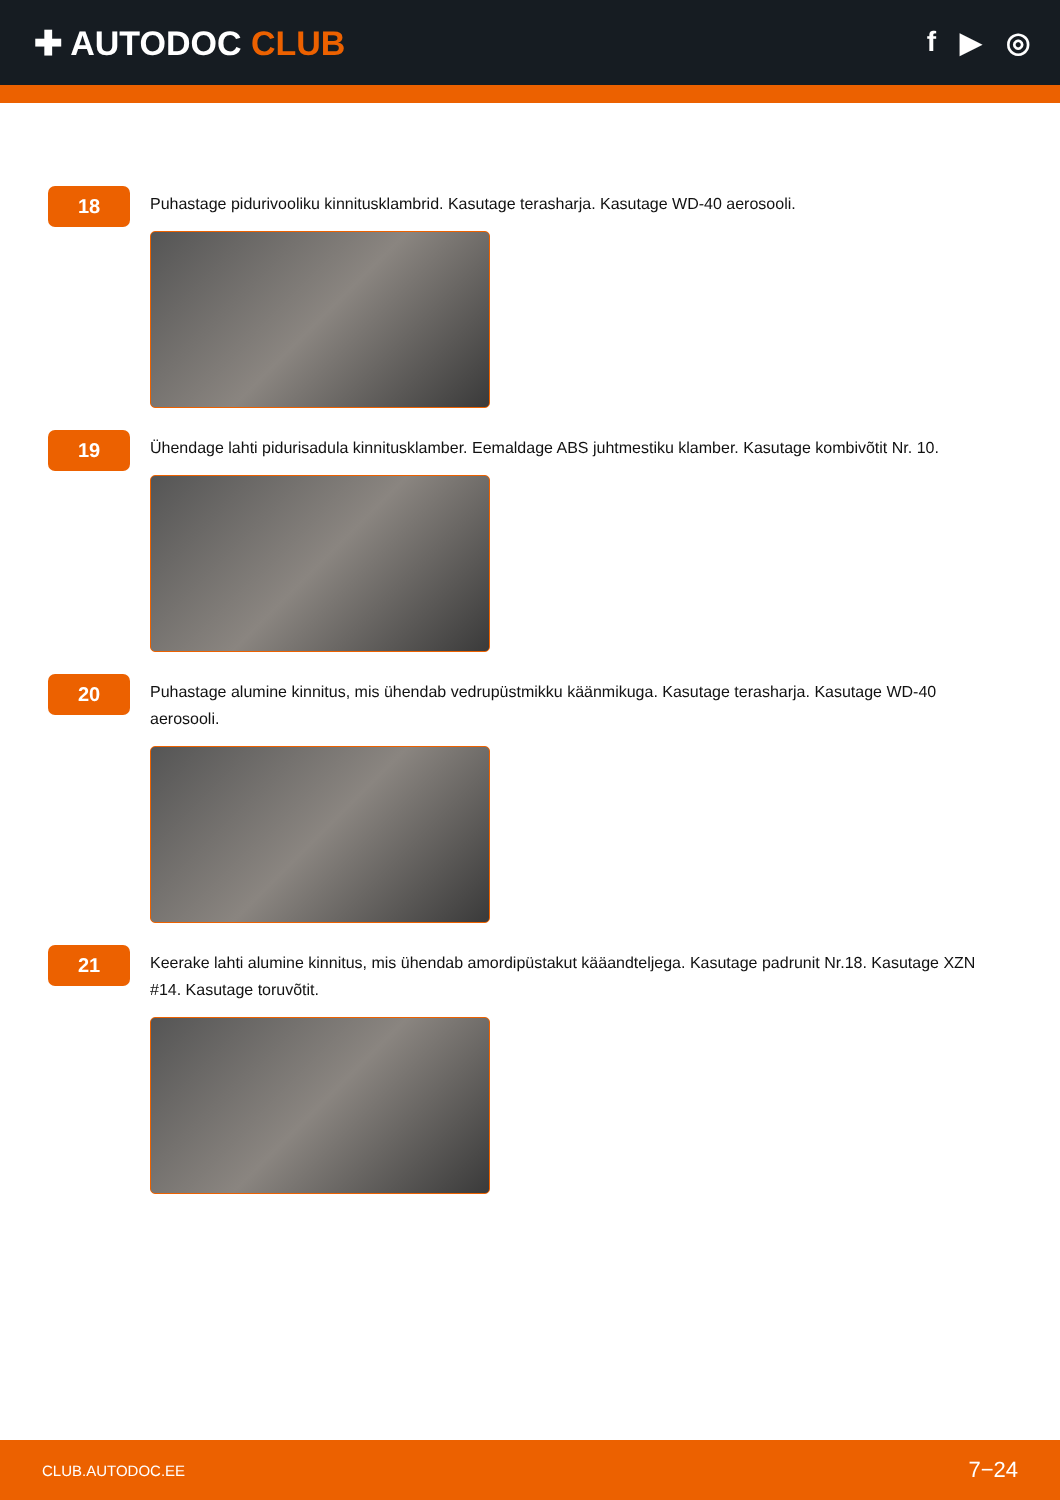✚ AUTODOC CLUB
f ▶ ◎
18
Puhastage pidurivooliku kinnitusklambrid. Kasutage terasharja. Kasutage WD-40 aerosooli.
19
Ühendage lahti pidurisadula kinnitusklamber. Eemaldage ABS juhtmestiku klamber. Kasutage kombivõtit Nr. 10.
20
Puhastage alumine kinnitus, mis ühendab vedrupüstmikku käänmikuga. Kasutage terasharja. Kasutage WD-40 aerosooli.
21
Keerake lahti alumine kinnitus, mis ühendab amordipüstakut kääandteljega. Kasutage padrunit Nr.18. Kasutage XZN #14. Kasutage toruvõtit.
CLUB.AUTODOC.EE 7−24